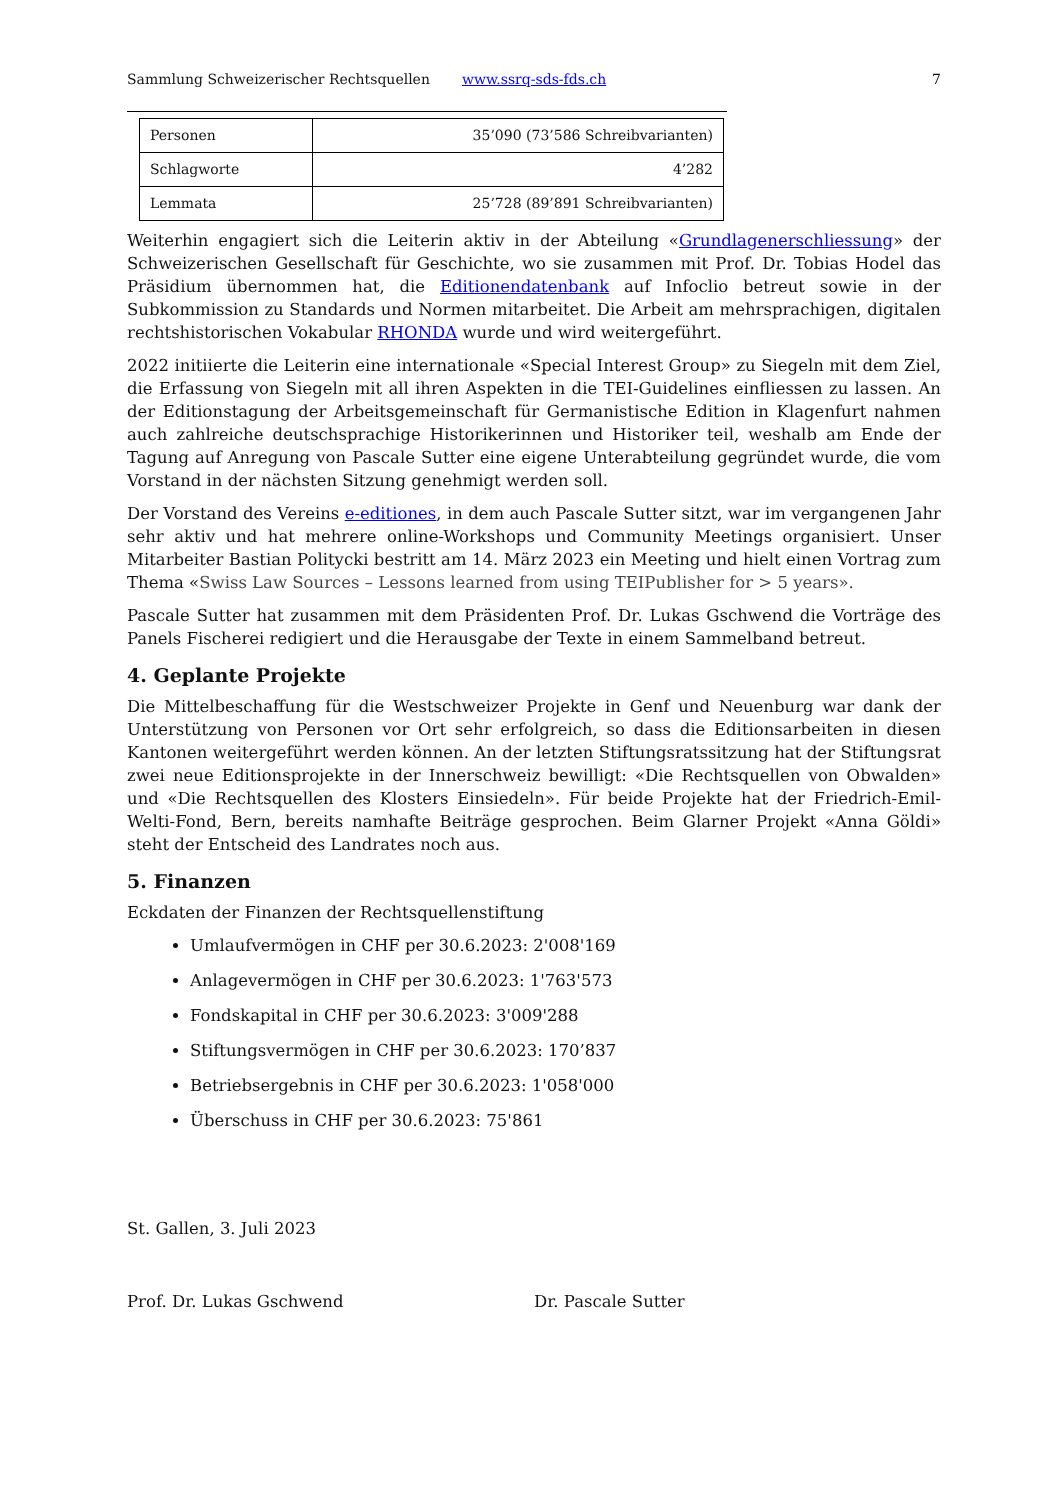Sammlung Schweizerischer Rechtsquellen www.ssrq-sds-fds.ch 7
| Personen | 35’090 (73’586 Schreibvarianten) |
| Schlagworte | 4’282 |
| Lemmata | 25’728 (89’891 Schreibvarianten) |
Weiterhin engagiert sich die Leiterin aktiv in der Abteilung «Grundlagenerschliessung» der Schweizerischen Gesellschaft für Geschichte, wo sie zusammen mit Prof. Dr. Tobias Hodel das Präsidium übernommen hat, die Editionendatenbank auf Infoclio betreut sowie in der Subkommission zu Standards und Normen mitarbeitet. Die Arbeit am mehrsprachigen, digitalen rechtshistorischen Vokabular RHONDA wurde und wird weitergeführt.
2022 initiierte die Leiterin eine internationale «Special Interest Group» zu Siegeln mit dem Ziel, die Erfassung von Siegeln mit all ihren Aspekten in die TEI-Guidelines einfliessen zu lassen. An der Editionstagung der Arbeitsgemeinschaft für Germanistische Edition in Klagenfurt nahmen auch zahlreiche deutschsprachige Historikerinnen und Historiker teil, weshalb am Ende der Tagung auf Anregung von Pascale Sutter eine eigene Unterabteilung gegründet wurde, die vom Vorstand in der nächsten Sitzung genehmigt werden soll.
Der Vorstand des Vereins e-editiones, in dem auch Pascale Sutter sitzt, war im vergangenen Jahr sehr aktiv und hat mehrere online-Workshops und Community Meetings organisiert. Unser Mitarbeiter Bastian Politycki bestritt am 14. März 2023 ein Meeting und hielt einen Vortrag zum Thema «Swiss Law Sources – Lessons learned from using TEIPublisher for > 5 years».
Pascale Sutter hat zusammen mit dem Präsidenten Prof. Dr. Lukas Gschwend die Vorträge des Panels Fischerei redigiert und die Herausgabe der Texte in einem Sammelband betreut.
4. Geplante Projekte
Die Mittelbeschaffung für die Westschweizer Projekte in Genf und Neuenburg war dank der Unterstützung von Personen vor Ort sehr erfolgreich, so dass die Editionsarbeiten in diesen Kantonen weitergeführt werden können. An der letzten Stiftungsratssitzung hat der Stiftungsrat zwei neue Editionsprojekte in der Innerschweiz bewilligt: «Die Rechtsquellen von Obwalden» und «Die Rechtsquellen des Klosters Einsiedeln». Für beide Projekte hat der Friedrich-Emil-Welti-Fond, Bern, bereits namhafte Beiträge gesprochen. Beim Glarner Projekt «Anna Göldi» steht der Entscheid des Landrates noch aus.
5. Finanzen
Eckdaten der Finanzen der Rechtsquellenstiftung
Umlaufvermögen in CHF per 30.6.2023: 2'008'169
Anlagevermögen in CHF per 30.6.2023: 1'763'573
Fondskapital in CHF per 30.6.2023: 3'009'288
Stiftungsvermögen in CHF per 30.6.2023: 170’837
Betriebsergebnis in CHF per 30.6.2023: 1'058'000
Überschuss in CHF per 30.6.2023: 75'861
St. Gallen, 3. Juli 2023
Prof. Dr. Lukas Gschwend Dr. Pascale Sutter